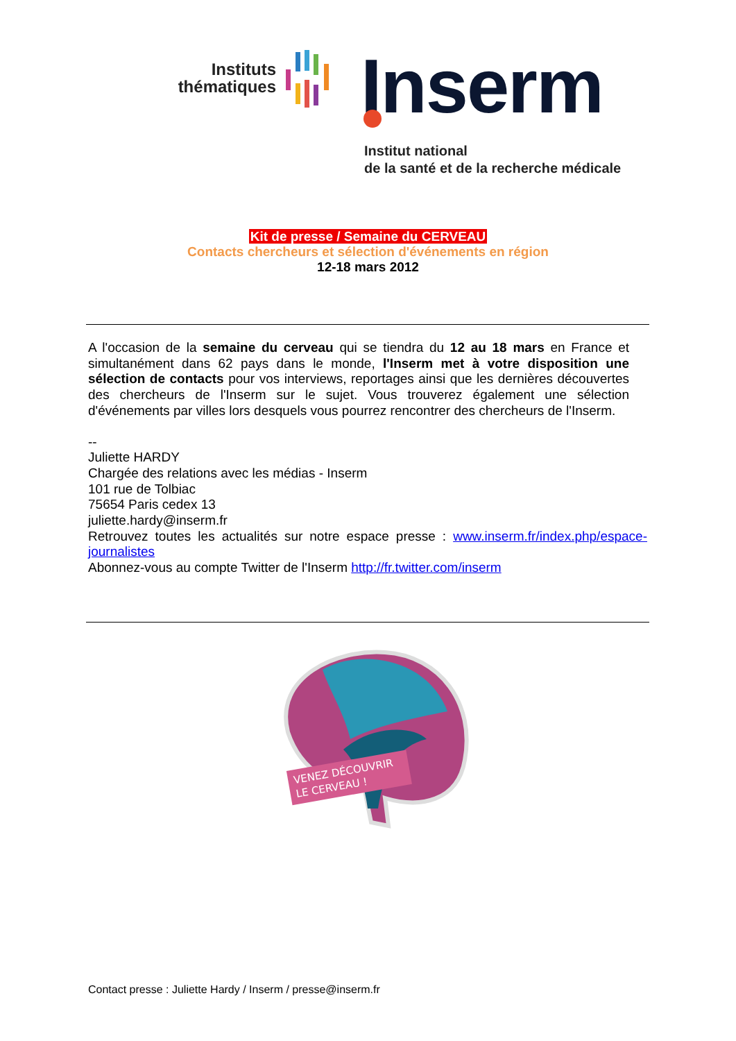Instituts thématiques
Inserm
Institut national
de la santé et de la recherche médicale
Kit de presse / Semaine du CERVEAU
Contacts chercheurs et sélection d'événements en région
12-18 mars 2012
A l'occasion de la semaine du cerveau qui se tiendra du 12 au 18 mars en France et simultanément dans 62 pays dans le monde, l'Inserm met à votre disposition une sélection de contacts pour vos interviews, reportages ainsi que les dernières découvertes des chercheurs de l'Inserm sur le sujet. Vous trouverez également une sélection d'événements par villes lors desquels vous pourrez rencontrer des chercheurs de l'Inserm.
--
Juliette HARDY
Chargée des relations avec les médias - Inserm
101 rue de Tolbiac
75654 Paris cedex 13
juliette.hardy@inserm.fr
Retrouvez toutes les actualités sur notre espace presse : www.inserm.fr/index.php/espace-journalistes
Abonnez-vous au compte Twitter de l'Inserm http://fr.twitter.com/inserm
VENEZ DÉCOUVRIR
LE CERVEAU !
Contact presse : Juliette Hardy / Inserm / presse@inserm.fr